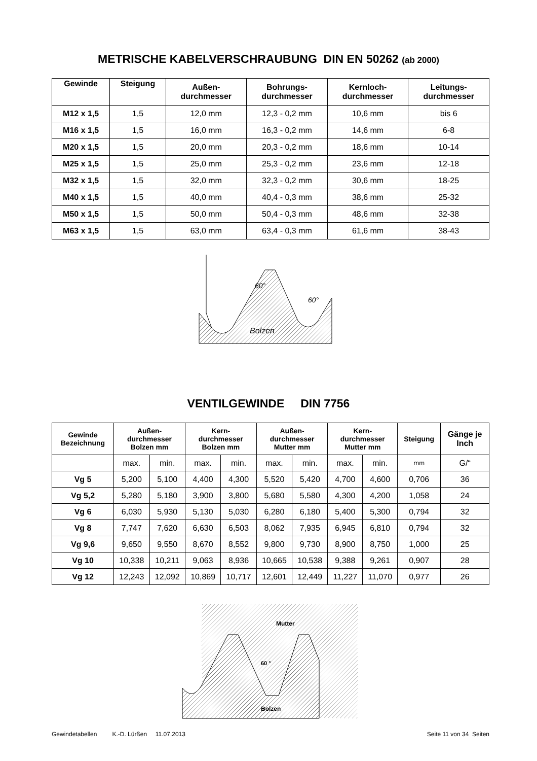METRISCHE KABELVERSCHRAUBUNG DIN EN 50262 (ab 2000)
| Gewinde | Steigung | Außen- durchmesser | Bohrungs- durchmesser | Kernloch- durchmesser | Leitungs- durchmesser |
| --- | --- | --- | --- | --- | --- |
| M12 x 1,5 | 1,5 | 12,0 mm | 12,3 - 0,2 mm | 10,6 mm | bis 6 |
| M16 x 1,5 | 1,5 | 16,0 mm | 16,3 - 0,2 mm | 14,6 mm | 6-8 |
| M20 x 1,5 | 1,5 | 20,0 mm | 20,3 - 0,2 mm | 18,6 mm | 10-14 |
| M25 x 1,5 | 1,5 | 25,0 mm | 25,3 - 0,2 mm | 23,6 mm | 12-18 |
| M32 x 1,5 | 1,5 | 32,0 mm | 32,3 - 0,2 mm | 30,6 mm | 18-25 |
| M40 x 1,5 | 1,5 | 40,0 mm | 40,4 - 0,3 mm | 38,6 mm | 25-32 |
| M50 x 1,5 | 1,5 | 50,0 mm | 50,4 - 0,3 mm | 48,6 mm | 32-38 |
| M63 x 1,5 | 1,5 | 63,0 mm | 63,4 - 0,3 mm | 61,6 mm | 38-43 |
60°
60°
Bolzen
VENTILGEWINDE DIN 7756
| Gewinde Bezeichnung | Außen- durchmesser Bolzen mm | | Kern- durchmesser Bolzen mm | | Außen- durchmesser Mutter mm | | Kern- durchmesser Mutter mm | | Steigung | Gänge je Inch |
| --- | --- | --- | --- | --- | --- | --- | --- | --- | --- | --- |
| | max. | min. | max. | min. | max. | min. | max. | min. | mm | G/“ |
| Vg 5 | 5,200 | 5,100 | 4,400 | 4,300 | 5,520 | 5,420 | 4,700 | 4,600 | 0,706 | 36 |
| Vg 5,2 | 5,280 | 5,180 | 3,900 | 3,800 | 5,680 | 5,580 | 4,300 | 4,200 | 1,058 | 24 |
| Vg 6 | 6,030 | 5,930 | 5,130 | 5,030 | 6,280 | 6,180 | 5,400 | 5,300 | 0,794 | 32 |
| Vg 8 | 7,747 | 7,620 | 6,630 | 6,503 | 8,062 | 7,935 | 6,945 | 6,810 | 0,794 | 32 |
| Vg 9,6 | 9,650 | 9,550 | 8,670 | 8,552 | 9,800 | 9,730 | 8,900 | 8,750 | 1,000 | 25 |
| Vg 10 | 10,338 | 10,211 | 9,063 | 8,936 | 10,665 | 10,538 | 9,388 | 9,261 | 0,907 | 28 |
| Vg 12 | 12,243 | 12,092 | 10,869 | 10,717 | 12,601 | 12,449 | 11,227 | 11,070 | 0,977 | 26 |
Mutter
60 °
Bolzen
Gewindetabellen K.-D. Lürßen 11.07.2013 Seite 11 von 34 Seiten